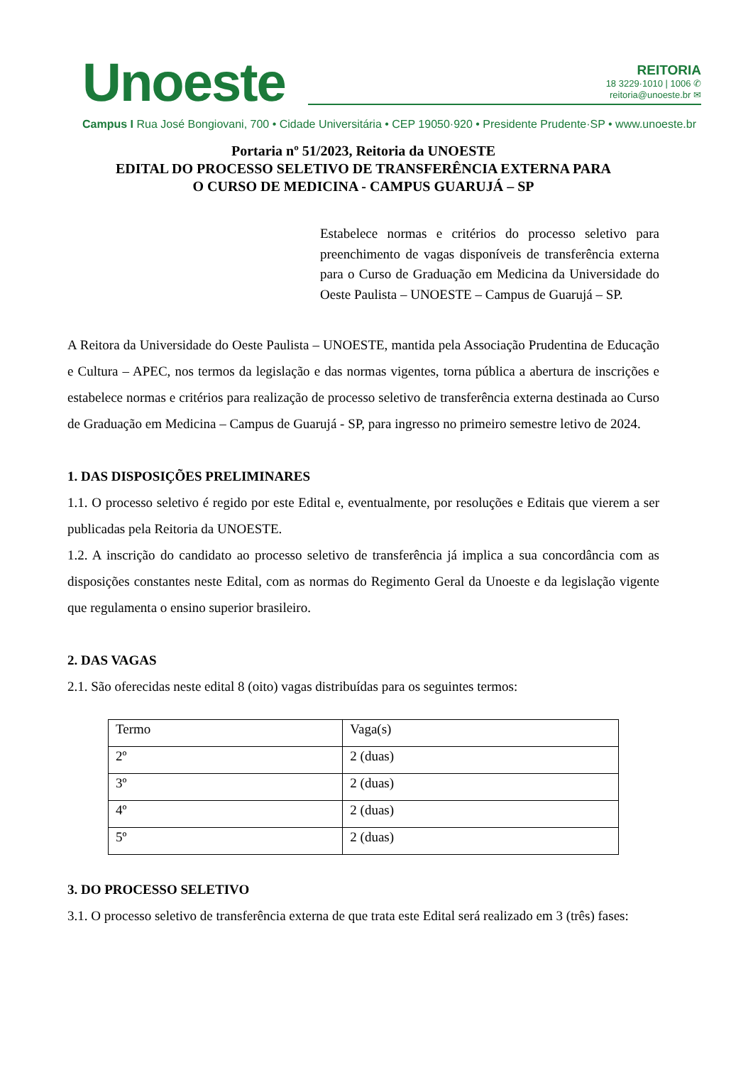Unoeste
REITORIA
18 3229·1010 | 1006 ✆
reitoria@unoeste.br ✉
Campus I Rua José Bongiovani, 700 • Cidade Universitária • CEP 19050·920 • Presidente Prudente·SP • www.unoeste.br
Portaria nº 51/2023, Reitoria da UNOESTE
EDITAL DO PROCESSO SELETIVO DE TRANSFERÊNCIA EXTERNA PARA
O CURSO DE MEDICINA - CAMPUS GUARUJÁ – SP
Estabelece normas e critérios do processo seletivo para preenchimento de vagas disponíveis de transferência externa para o Curso de Graduação em Medicina da Universidade do Oeste Paulista – UNOESTE – Campus de Guarujá – SP.
A Reitora da Universidade do Oeste Paulista – UNOESTE, mantida pela Associação Prudentina de Educação e Cultura – APEC, nos termos da legislação e das normas vigentes, torna pública a abertura de inscrições e estabelece normas e critérios para realização de processo seletivo de transferência externa destinada ao Curso de Graduação em Medicina – Campus de Guarujá - SP, para ingresso no primeiro semestre letivo de 2024.
1. DAS DISPOSIÇÕES PRELIMINARES
1.1. O processo seletivo é regido por este Edital e, eventualmente, por resoluções e Editais que vierem a ser publicadas pela Reitoria da UNOESTE.
1.2. A inscrição do candidato ao processo seletivo de transferência já implica a sua concordância com as disposições constantes neste Edital, com as normas do Regimento Geral da Unoeste e da legislação vigente que regulamenta o ensino superior brasileiro.
2. DAS VAGAS
2.1. São oferecidas neste edital 8 (oito) vagas distribuídas para os seguintes termos:
| Termo | Vaga(s) |
| 2º | 2 (duas) |
| 3º | 2 (duas) |
| 4º | 2 (duas) |
| 5º | 2 (duas) |
3. DO PROCESSO SELETIVO
3.1. O processo seletivo de transferência externa de que trata este Edital será realizado em 3 (três) fases: